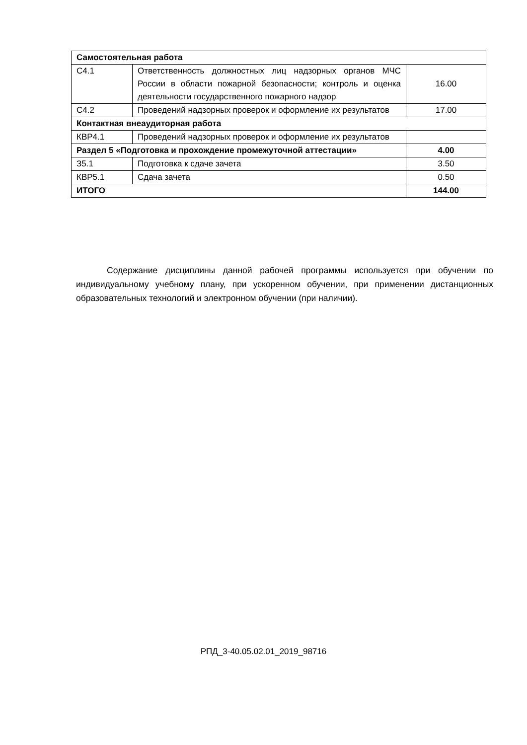| Самостоятельная работа | | |
| С4.1 | Ответственность должностных лиц надзорных органов МЧС России в области пожарной безопасности; контроль и оценка деятельности государственного пожарного надзор | 16.00 |
| С4.2 | Проведений надзорных проверок и оформление их результатов | 17.00 |
| Контактная внеаудиторная работа | | |
| КВР4.1 | Проведений надзорных проверок и оформление их результатов | |
| Раздел 5 «Подготовка и прохождение промежуточной аттестации» | | 4.00 |
| З5.1 | Подготовка к сдаче зачета | 3.50 |
| КВР5.1 | Сдача зачета | 0.50 |
| ИТОГО | | 144.00 |
Содержание дисциплины данной рабочей программы используется при обучении по индивидуальному учебному плану, при ускоренном обучении, при применении дистанционных образовательных технологий и электронном обучении (при наличии).
РПД_3-40.05.02.01_2019_98716